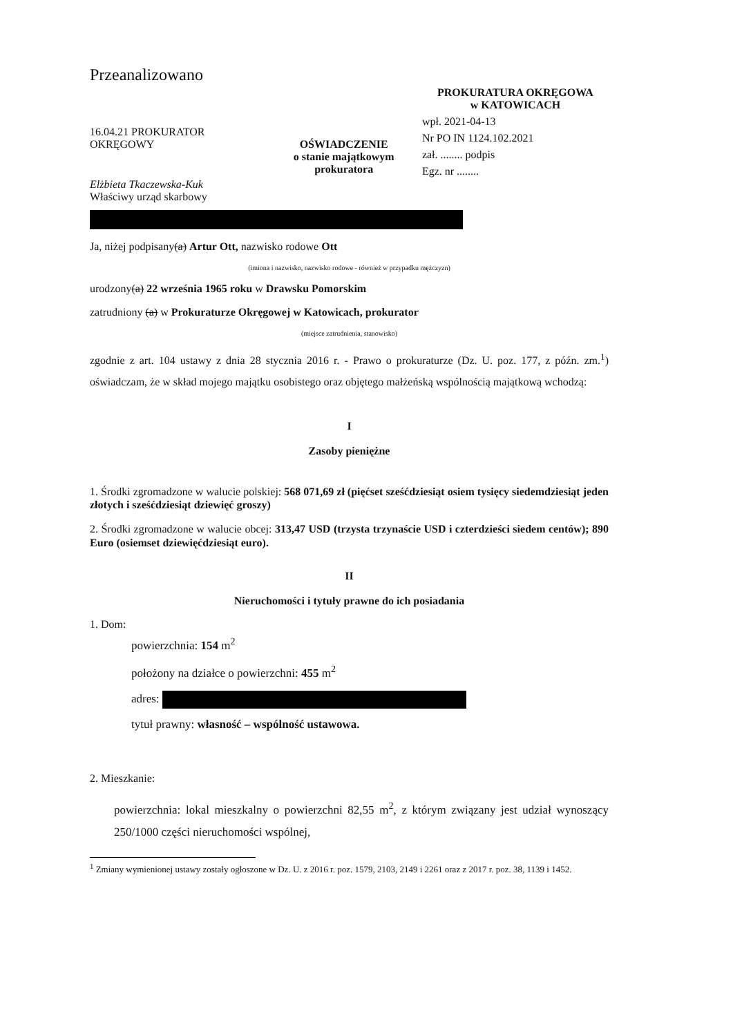Przeanalizowano
16.04.21 PROKURATOR OKRĘGOWY
Elżbieta Tkaczewska-Kuk
OŚWIADCZENIE
o stanie majątkowym prokuratora
PROKURATURA OKRĘGOWA
w KATOWICACH
wpł. 2021-04-13
Nr PO IN 1124.102.2021
zał. ........ podpis
Egz. nr ........
Właściwy urząd skarbowy
Ja, niżej podpisany(a) Artur Ott, nazwisko rodowe Ott
(imiona i nazwisko, nazwisko rodowe - również w przypadku mężczyzn)
urodzony(a) 22 września 1965 roku w Drawsku Pomorskim
zatrudniony (a) w Prokuraturze Okręgowej w Katowicach, prokurator
(miejsce zatrudnienia, stanowisko)
zgodnie z art. 104 ustawy z dnia 28 stycznia 2016 r. - Prawo o prokuraturze (Dz. U. poz. 177, z późn. zm.<sup>1</sup>) oświadczam, że w skład mojego majątku osobistego oraz objętego małżeńską wspólnością majątkową wchodzą:
I
Zasoby pieniężne
1. Środki zgromadzone w walucie polskiej: 568 071,69 zł (pięćset sześćdziesiąt osiem tysięcy siedemdziesiąt jeden złotych i sześćdziesiąt dziewięć groszy)
2. Środki zgromadzone w walucie obcej: 313,47 USD (trzysta trzynaście USD i czterdzieści siedem centów); 890 Euro (osiemset dziewięćdziesiąt euro).
II
Nieruchomości i tytuły prawne do ich posiadania
1. Dom:
powierzchnia: 154 m<sup>2</sup>
położony na działce o powierzchni: 455 m<sup>2</sup>
adres:
tytuł prawny: własność – wspólność ustawowa.
2. Mieszkanie:
powierzchnia: lokal mieszkalny o powierzchni 82,55 m<sup>2</sup>, z którym związany jest udział wynoszący 250/1000 części nieruchomości wspólnej,
<sup>1</sup> Zmiany wymienionej ustawy zostały ogłoszone w Dz. U. z 2016 r. poz. 1579, 2103, 2149 i 2261 oraz z 2017 r. poz. 38, 1139 i 1452.